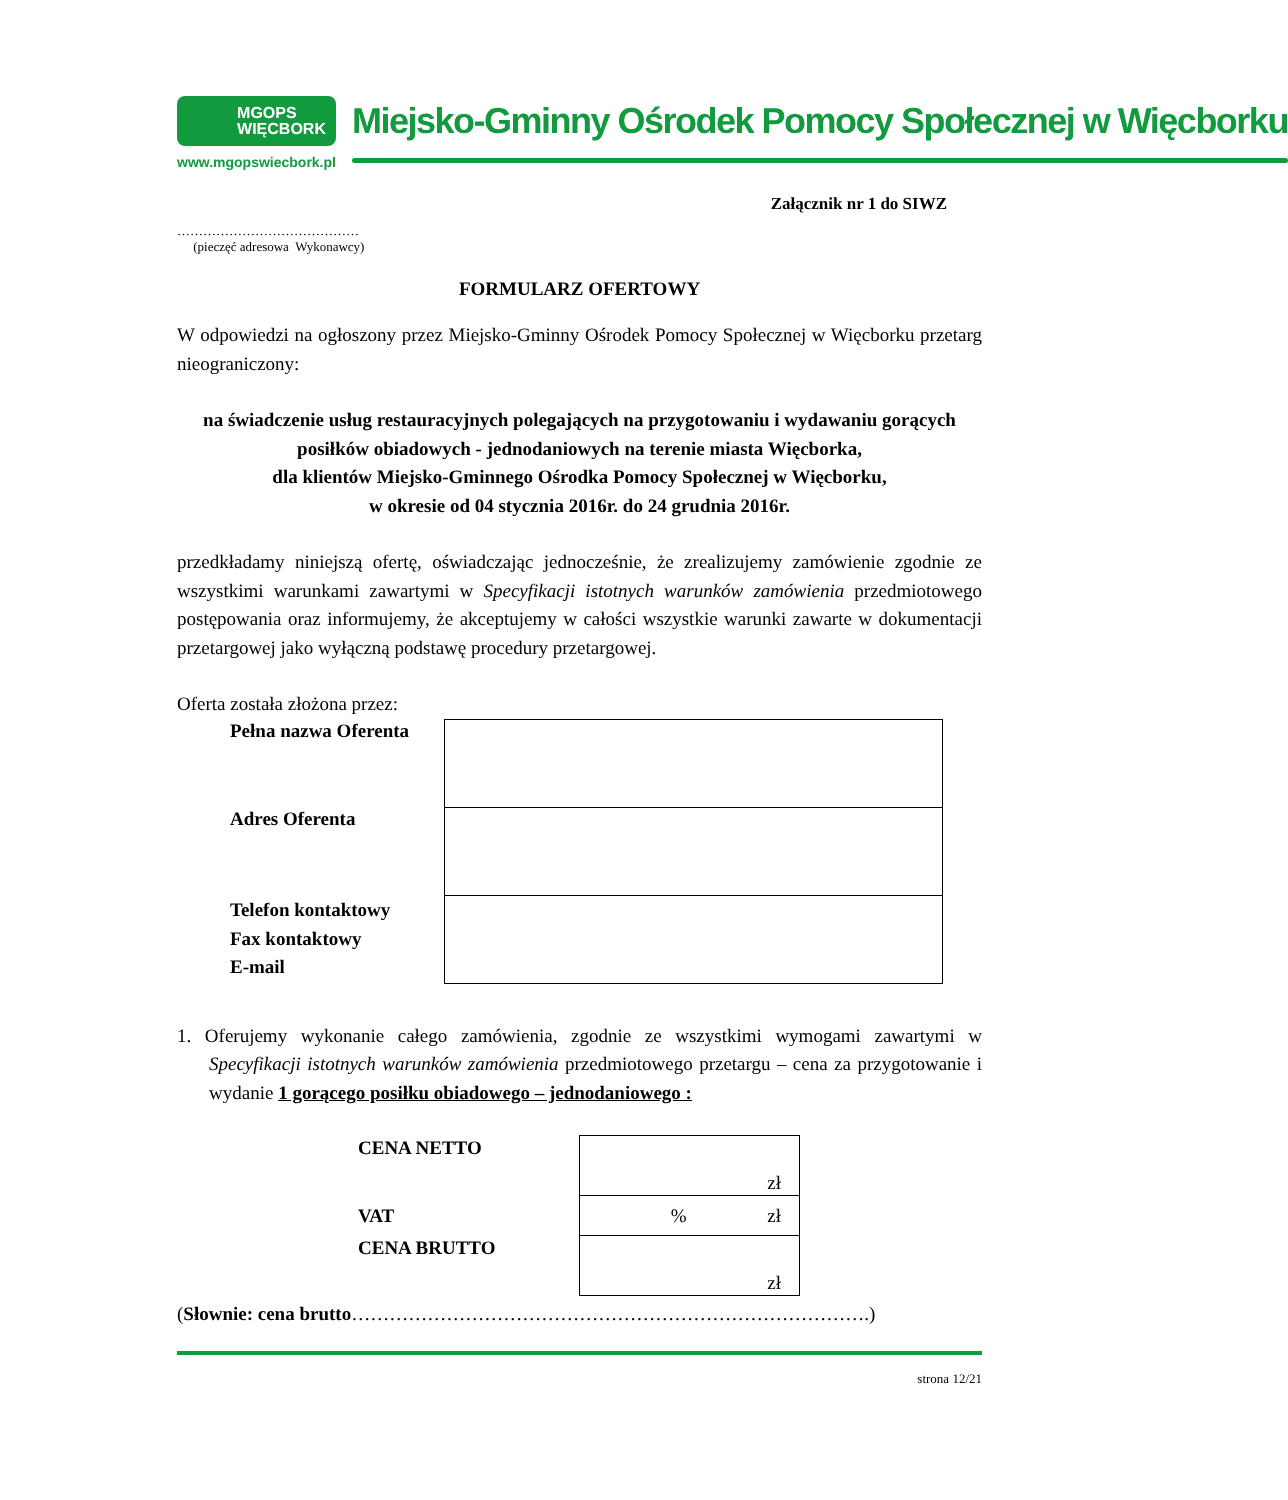MGOPS
WIĘCBORK
www.mgopswiecbork.pl
Miejsko-Gminny Ośrodek Pomocy Społecznej w Więcborku
Załącznik nr 1 do SIWZ
……………………………………
(pieczęć adresowa Wykonawcy)
FORMULARZ OFERTOWY
W odpowiedzi na ogłoszony przez Miejsko-Gminny Ośrodek Pomocy Społecznej w Więcborku przetarg nieograniczony:
na świadczenie usług restauracyjnych polegających na przygotowaniu i wydawaniu gorących posiłków obiadowych - jednodaniowych na terenie miasta Więcborka,
dla klientów Miejsko-Gminnego Ośrodka Pomocy Społecznej w Więcborku,
w okresie od 04 stycznia 2016r. do 24 grudnia 2016r.
przedkładamy niniejszą ofertę, oświadczając jednocześnie, że zrealizujemy zamówienie zgodnie ze wszystkimi warunkami zawartymi w Specyfikacji istotnych warunków zamówienia przedmiotowego postępowania oraz informujemy, że akceptujemy w całości wszystkie warunki zawarte w dokumentacji przetargowej jako wyłączną podstawę procedury przetargowej.
Oferta została złożona przez:
| Pełna nazwa Oferenta | |
| Adres Oferenta | |
| Telefon kontaktowy Fax kontaktowy E-mail | |
1. Oferujemy wykonanie całego zamówienia, zgodnie ze wszystkimi wymogami zawartymi w Specyfikacji istotnych warunków zamówienia przedmiotowego przetargu – cena za przygotowanie i wydanie 1 gorącego posiłku obiadowego – jednodaniowego :
| CENA NETTO | zł |
| VAT | % zł |
| CENA BRUTTO | zł |
(Słownie: cena brutto……………………………………………………………………….)
strona 12/21